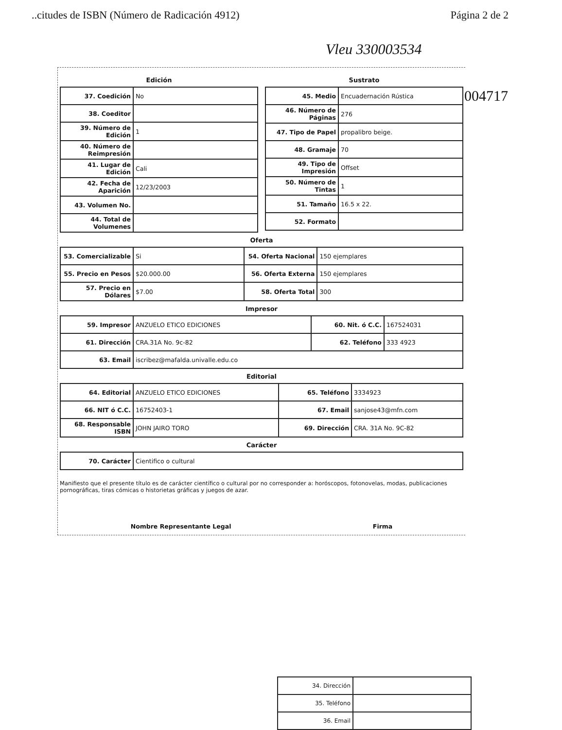..citudes de ISBN (Número de Radicación 4912) Página 2 de 2
Vleu 330003534
004717
Edición
| 37. Coedición | No |
| 38. Coeditor | |
| 39. Número de Edición | 1 |
| 40. Número de Reimpresión | |
| 41. Lugar de Edición | Cali |
| 42. Fecha de Aparición | 12/23/2003 |
| 43. Volumen No. | |
| 44. Total de Volumenes | |
Sustrato
| 45. Medio | Encuadernación Rústica |
| 46. Número de Páginas | 276 |
| 47. Tipo de Papel | propalibro beige. |
| 48. Gramaje | 70 |
| 49. Tipo de Impresión | Offset |
| 50. Número de Tintas | 1 |
| 51. Tamaño | 16.5 x 22. |
| 52. Formato | |
Oferta
| 53. Comercializable | Si | 54. Oferta Nacional | 150 ejemplares |
| 55. Precio en Pesos | $20.000.00 | 56. Oferta Externa | 150 ejemplares |
| 57. Precio en Dólares | $7.00 | 58. Oferta Total | 300 |
Impresor
| 59. Impresor | ANZUELO ETICO EDICIONES | 60. Nit. ó C.C. | 167524031 |
| 61. Dirección | CRA.31A No. 9c-82 | 62. Teléfono | 333 4923 |
| 63. Email | iscribez@mafalda.univalle.edu.co | | |
Editorial
| 64. Editorial | ANZUELO ETICO EDICIONES | 65. Teléfono | 3334923 |
| 66. NIT ó C.C. | 16752403-1 | 67. Email | sanjose43@mfn.com |
| 68. Responsable ISBN | JOHN JAIRO TORO | 69. Dirección | CRA. 31A No. 9C-82 |
Carácter
| 70. Carácter | Cientifico o cultural |
Manifiesto que el presente título es de carácter científico o cultural por no corresponder a: horóscopos, fotonovelas, modas, publicaciones pornográficas, tiras cómicas o historietas gráficas y juegos de azar.
Nombre Representante Legal Firma
| 34. Dirección | |
| 35. Teléfono | |
| 36. Email | |